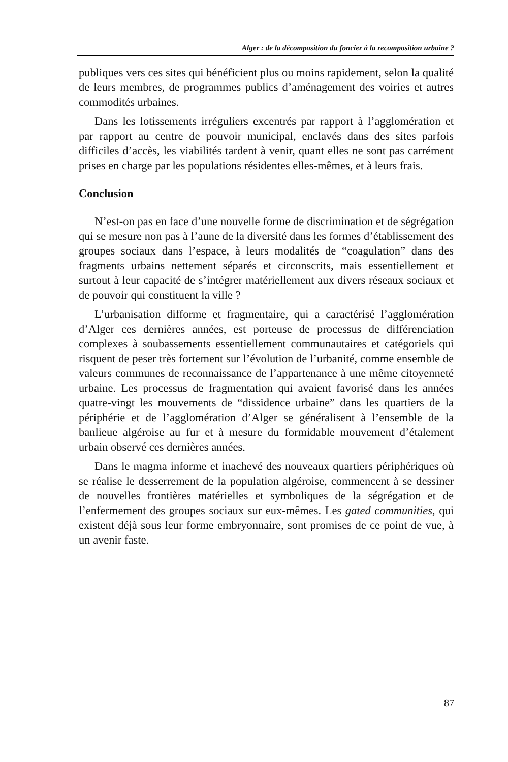Alger : de la décomposition du foncier à la recomposition urbaine ?
publiques vers ces sites qui bénéficient plus ou moins rapidement, selon la qualité de leurs membres, de programmes publics d’aménagement des voiries et autres commodités urbaines.
Dans les lotissements irréguliers excentrés par rapport à l’agglomération et par rapport au centre de pouvoir municipal, enclavés dans des sites parfois difficiles d’accès, les viabilités tardent à venir, quant elles ne sont pas carrément prises en charge par les populations résidentes elles-mêmes, et à leurs frais.
Conclusion
N’est-on pas en face d’une nouvelle forme de discrimination et de ségrégation qui se mesure non pas à l’aune de la diversité dans les formes d’établissement des groupes sociaux dans l’espace, à leurs modalités de “coagulation” dans des fragments urbains nettement séparés et circonscrits, mais essentiellement et surtout à leur capacité de s’intégrer matériellement aux divers réseaux sociaux et de pouvoir qui constituent la ville ?
L’urbanisation difforme et fragmentaire, qui a caractérisé l’agglomération d’Alger ces dernières années, est porteuse de processus de différenciation complexes à soubassements essentiellement communautaires et catégoriels qui risquent de peser très fortement sur l’évolution de l’urbanité, comme ensemble de valeurs communes de reconnaissance de l’appartenance à une même citoyenneté urbaine. Les processus de fragmentation qui avaient favorisé dans les années quatre-vingt les mouvements de “dissidence urbaine” dans les quartiers de la périphérie et de l’agglomération d’Alger se généralisent à l’ensemble de la banlieue algéroise au fur et à mesure du formidable mouvement d’étalement urbain observé ces dernières années.
Dans le magma informe et inachevé des nouveaux quartiers périphériques où se réalise le desserrement de la population algéroise, commencent à se dessiner de nouvelles frontières matérielles et symboliques de la ségrégation et de l’enfermement des groupes sociaux sur eux-mêmes. Les gated communities, qui existent déjà sous leur forme embryonnaire, sont promises de ce point de vue, à un avenir faste.
87